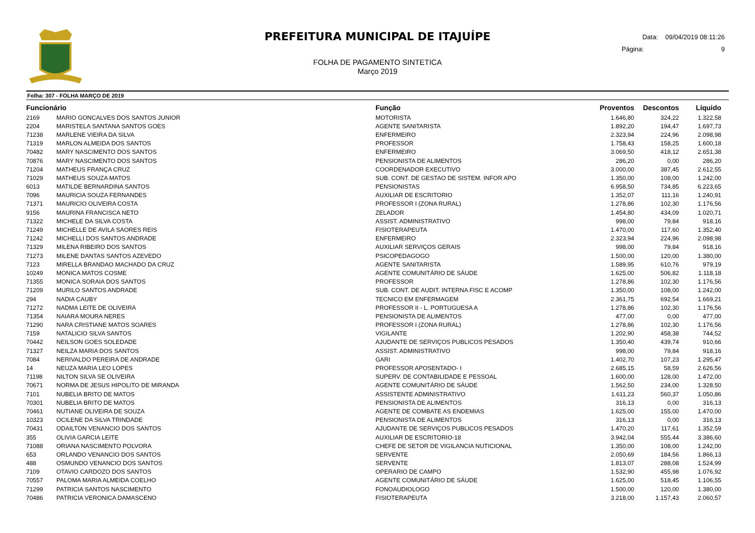PREFEITURA MUNICIPAL DE ITAJUÍPE
FOLHA DE PAGAMENTO SINTETICA
Março 2019
Data: 09/04/2019 08:11:26
Página: 9
Folha: 307 - FOLHA MARÇO DE 2019
| Funcionário | | Função | Proventos | Descontos | Líquido |
| --- | --- | --- | --- | --- | --- |
| 2169 | MARIO GONCALVES DOS SANTOS JUNIOR | MOTORISTA | 1.646,80 | 324,22 | 1.322,58 |
| 2204 | MARISTELA SANTANA SANTOS GOES | AGENTE SANITARISTA | 1.892,20 | 194,47 | 1.697,73 |
| 71238 | MARLENE VIEIRA DA SILVA | ENFERMEIRO | 2.323,94 | 224,96 | 2.098,98 |
| 71319 | MARLON ALMEIDA DOS SANTOS | PROFESSOR | 1.758,43 | 158,25 | 1.600,18 |
| 70482 | MARY NASCIMENTO DOS SANTOS | ENFERMEIRO | 3.069,50 | 418,12 | 2.651,38 |
| 70876 | MARY NASCIMENTO DOS SANTOS | PENSIONISTA DE ALIMENTOS | 286,20 | 0,00 | 286,20 |
| 71204 | MATHEUS FRANÇA CRUZ | COORDENADOR EXECUTIVO | 3.000,00 | 387,45 | 2.612,55 |
| 71029 | MATHEUS SOUZA MATOS | SUB. CONT. DE GESTAO DE SISTEM. INFOR APO | 1.350,00 | 108,00 | 1.242,00 |
| 6013 | MATILDE BERNARDINA SANTOS | PENSIONISTAS | 6.958,50 | 734,85 | 6.223,65 |
| 7096 | MAURICIA SOUZA FERNANDES | AUXILIAR DE ESCRITORIO | 1.352,07 | 111,16 | 1.240,91 |
| 71371 | MAURICIO OLIVEIRA COSTA | PROFESSOR I (ZONA RURAL) | 1.278,86 | 102,30 | 1.176,56 |
| 9156 | MAURINA FRANCISCA NETO | ZELADOR | 1.454,80 | 434,09 | 1.020,71 |
| 71322 | MICHELE DA SILVA COSTA | ASSIST. ADMINISTRATIVO | 998,00 | 79,84 | 918,16 |
| 71249 | MICHELLE DE AVILA SAORES REIS | FISIOTERAPEUTA | 1.470,00 | 117,60 | 1.352,40 |
| 71242 | MICHELLI DOS SANTOS ANDRADE | ENFERMEIRO | 2.323,94 | 224,96 | 2.098,98 |
| 71329 | MILENA RIBEIRO DOS SANTOS | AUXILIAR SERVIÇOS GERAIS | 998,00 | 79,84 | 918,16 |
| 71273 | MILENE DANTAS SANTOS AZEVEDO | PSICOPEDAGOGO | 1.500,00 | 120,00 | 1.380,00 |
| 7123 | MIRELLA BRANDAO MACHADO DA CRUZ | AGENTE SANITARISTA | 1.589,95 | 610,76 | 979,19 |
| 10249 | MONICA MATOS COSME | AGENTE COMUNITÁRIO DE SÁUDE | 1.625,00 | 506,82 | 1.118,18 |
| 71355 | MONICA SORAIA DOS SANTOS | PROFESSOR | 1.278,86 | 102,30 | 1.176,56 |
| 71209 | MURILO SANTOS ANDRADE | SUB. CONT. DE AUDIT. INTERNA FISC E ACOMP | 1.350,00 | 108,00 | 1.242,00 |
| 294 | NADIA CAUBY | TECNICO EM ENFERMAGEM | 2.361,75 | 692,54 | 1.669,21 |
| 71272 | NADMA LEITE DE OLIVEIRA | PROFESSOR II - L. PORTUGUESA A | 1.278,86 | 102,30 | 1.176,56 |
| 71354 | NAIARA MOURA NERES | PENSIONISTA DE ALIMENTOS | 477,00 | 0,00 | 477,00 |
| 71290 | NARA CRISTIANE MATOS SOARES | PROFESSOR I (ZONA RURAL) | 1.278,86 | 102,30 | 1.176,56 |
| 7159 | NATALICIO SILVA SANTOS | VIGILANTE | 1.202,90 | 458,38 | 744,52 |
| 70442 | NEILSON GOES SOLEDADE | AJUDANTE DE SERVIÇOS PUBLICOS PESADOS | 1.350,40 | 439,74 | 910,66 |
| 71327 | NEILZA MARIA DOS SANTOS | ASSIST. ADMINISTRATIVO | 998,00 | 79,84 | 918,16 |
| 7084 | NERIVALDO PEREIRA DE ANDRADE | GARI | 1.402,70 | 107,23 | 1.295,47 |
| 14 | NEUZA MARIA LEO LOPES | PROFESSOR APOSENTADO- I | 2.685,15 | 58,59 | 2.626,56 |
| 71198 | NILTON SILVA SE OLIVEIRA | SUPERV. DE CONTABILIDADE E PESSOAL | 1.600,00 | 128,00 | 1.472,00 |
| 70671 | NORMA DE JESUS HIPOLITO DE MIRANDA | AGENTE COMUNITÁRIO DE SÁUDE | 1.562,50 | 234,00 | 1.328,50 |
| 7101 | NUBELIA BRITO DE MATOS | ASSISTENTE ADMINISTRATIVO | 1.611,23 | 560,37 | 1.050,86 |
| 70301 | NUBELIA BRITO DE MATOS | PENSIONISTA DE ALIMENTOS | 316,13 | 0,00 | 316,13 |
| 70461 | NUTIANE OLIVEIRA DE SOUZA | AGENTE DE COMBATE AS ENDEMIAS | 1.625,00 | 155,00 | 1.470,00 |
| 10323 | OCILENE DA SILVA TRINDADE | PENSIONISTA DE ALIMENTOS | 316,13 | 0,00 | 316,13 |
| 70431 | ODAILTON VENANCIO DOS SANTOS | AJUDANTE DE SERVIÇOS PUBLICOS PESADOS | 1.470,20 | 117,61 | 1.352,59 |
| 355 | OLIVIA GARCIA LEITE | AUXILIAR DE ESCRITORIO-18 | 3.942,04 | 555,44 | 3.386,60 |
| 71088 | ORIANA NASCIMENTO POLVORA | CHEFE DE SETOR DE VIGILANCIA NUTICIONAL | 1.350,00 | 108,00 | 1.242,00 |
| 653 | ORLANDO VENANCIO DOS SANTOS | SERVENTE | 2.050,69 | 184,56 | 1.866,13 |
| 488 | OSMUNDO VENANCIO DOS SANTOS | SERVENTE | 1.813,07 | 288,08 | 1.524,99 |
| 7109 | OTAVIO CARDOZO DOS SANTOS | OPERARIO DE CAMPO | 1.532,90 | 455,98 | 1.076,92 |
| 70557 | PALOMA MARIA ALMEIDA COELHO | AGENTE COMUNITÁRIO DE SÁUDE | 1.625,00 | 518,45 | 1.106,55 |
| 71299 | PATRICIA SANTOS NASCIMENTO | FONOAUDIOLOGO | 1.500,00 | 120,00 | 1.380,00 |
| 70486 | PATRICIA VERONICA DAMASCENO | FISIOTERAPEUTA | 3.218,00 | 1.157,43 | 2.060,57 |